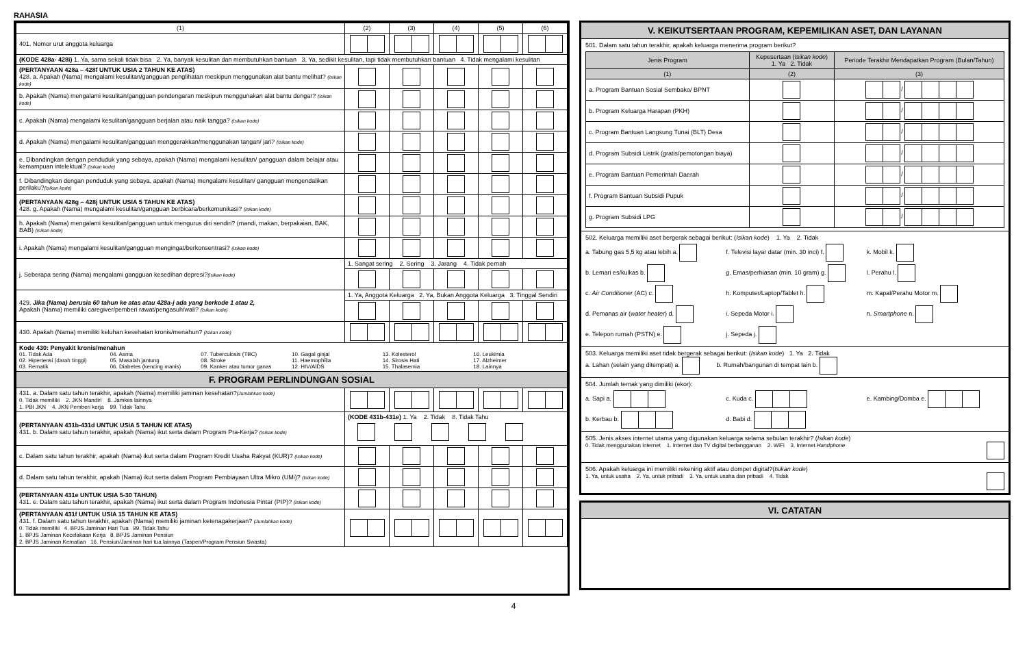RAHASIA
| (1) | (2) | (3) | (4) | (5) | (6) |
| 401. Nomor urut anggota keluarga | | | | | |
| (KODE 428a- 428i) 1. Ya, sama sekali tidak bisa 2. Ya, banyak kesulitan dan membutuhkan bantuan 3. Ya, sedikit kesulitan, tapi tidak membutuhkan bantuan 4. Tidak mengalami kesulitan | | | | | |
| (PERTANYAAN 428a – 428f UNTUK USIA 2 TAHUN KE ATAS) 428. a. Apakah (Nama) mengalami kesulitan/gangguan penglihatan meskipun menggunakan alat bantu melihat? (Isikan kode) | | | | | |
| b. Apakah (Nama) mengalami kesulitan/gangguan pendengaran meskipun menggunakan alat bantu dengar? (Isikan kode) | | | | | |
| c. Apakah (Nama) mengalami kesulitan/gangguan berjalan atau naik tangga? (Isikan kode) | | | | | |
| d. Apakah (Nama) mengalami kesulitan/gangguan menggerakkan/menggunakan tangan/ jari? (Isikan kode) | | | | | |
| e. Dibandingkan dengan penduduk yang sebaya, apakah (Nama) mengalami kesulitan/ gangguan dalam belajar atau kemampuan intelektual? (Isikan kode) | | | | | |
| f. Dibandingkan dengan penduduk yang sebaya, apakah (Nama) mengalami kesulitan/ gangguan mengendalikan perilaku? (Isikan kode) | | | | | |
| (PERTANYAAN 428g – 428j UNTUK USIA 5 TAHUN KE ATAS) 428. g. Apakah (Nama) mengalami kesulitan/gangguan berbicara/berkomunikasi? (Isikan kode) | | | | | |
| h. Apakah (Nama) mengalami kesulitan/gangguan untuk mengurus diri sendiri? (mandi, makan, berpakaian, BAK, BAB) (Isikan kode) | | | | | |
| i. Apakah (Nama) mengalami kesulitan/gangguan mengingat/berkonsentrasi? (Isikan kode) | | | | | |
| j. Seberapa sering (Nama) mengalami gangguan kesedihan depresi? (Isikan kode) | 1. Sangat sering 2. Sering 3. Jarang 4. Tidak pernah | | | | |
| 429. Jika (Nama) berusia 60 tahun ke atas atau 428a-j ada yang berkode 1 atau 2, Apakah (Nama) memiliki caregiver/pemberi rawat/pengasuh/wali? (Isikan kode) | 1. Ya, Anggota Keluarga 2. Ya, Bukan Anggota Keluarga 3. Tinggal Sendiri | | | | |
| 430. Apakah (Nama) memiliki keluhan kesehatan kronis/menahun? (Isikan kode) | | | | | |
| Kode 430: Penyakit kronis/menahun 01. Tidak Ada 02. Hipertensi (darah tinggi) 03. Rematik 04. Asma 05. Masalah jantung 06. Diabetes (kencing manis) 07. Tuberculosis (TBC) 08. Stroke 09. Kanker atau tumor ganas 10. Gagal ginjal 11. Haemophilia 12. HIV/AIDS 13. Kolesterol 14. Sirosis Hati 15. Thalasemia 16. Leukimia 17. Alzheimer 18. Lainnya | | | | | |
| F. PROGRAM PERLINDUNGAN SOSIAL | | | | | |
| 431. a. Dalam satu tahun terakhir, apakah (Nama) memiliki jaminan kesehatan? (Jumlahkan kode) 0. Tidak memiliki 2. JKN Mandiri 8. Jamkes lainnya 1. PBI JKN 4. JKN Pemberi kerja 99. Tidak Tahu | | | | | |
| (PERTANYAAN 431b-431d UNTUK USIA 5 TAHUN KE ATAS) 431. b. Dalam satu tahun terakhir, apakah (Nama) ikut serta dalam Program Pra-Kerja? (Isikan kode) | (KODE 431b-431e) 1. Ya 2. Tidak 8. Tidak Tahu | | | | |
| c. Dalam satu tahun terakhir, apakah (Nama) ikut serta dalam Program Kredit Usaha Rakyat (KUR)? (Isikan kode) | | | | | |
| d. Dalam satu tahun terakhir, apakah (Nama) ikut serta dalam Program Pembiayaan Ultra Mikro (UMi)? (Isikan kode) | | | | | |
| (PERTANYAAN 431e UNTUK USIA 5-30 TAHUN) 431. e. Dalam satu tahun terakhir, apakah (Nama) ikut serta dalam Program Indonesia Pintar (PIP)? (Isikan kode) | | | | | |
| (PERTANYAAN 431f UNTUK USIA 15 TAHUN KE ATAS) 431. f. Dalam satu tahun terakhir, apakah (Nama) memiliki jaminan ketenagakerjaan? (Jumlahkan kode) 0. Tidak memiliki 4. BPJS Jaminan Hari Tua 99. Tidak Tahu 1. BPJS Jaminan Kecelakaan Kerja 8. BPJS Jaminan Pensiun 2. BPJS Jaminan Kematian 16. Pensiun/Jaminan hari tua lainnya (Taspen/Program Pensiun Swasta) | | | | | |
V. KEIKUTSERTAAN PROGRAM, KEPEMILIKAN ASET, DAN LAYANAN
501. Dalam satu tahun terakhir, apakah keluarga menerima program berikut?
| Jenis Program | Kepesertaan ( Isikan kode ) 1. Ya 2. Tidak | Periode Terakhir Mendapatkan Program (Bulan/Tahun) |
| --- | --- | --- |
| (1) | (2) | (3) |
| a. Program Bantuan Sosial Sembako/ BPNT | | / |
| b. Program Keluarga Harapan (PKH) | | / |
| c. Program Bantuan Langsung Tunai (BLT) Desa | | / |
| d. Program Subsidi Listrik (gratis/pemotongan biaya) | | / |
| e. Program Bantuan Pemerintah Daerah | | / |
| f. Program Bantuan Subsidi Pupuk | | / |
| g. Program Subsidi LPG | | / |
502. Keluarga memiliki aset bergerak sebagai berikut: (Isikan kode) 1. Ya 2. Tidak
a. Tabung gas 5,5 kg atau lebih a.
f. Televisi layar datar (min. 30 inci) f.
k. Mobil k.
b. Lemari es/kulkas b.
g. Emas/perhiasan (min. 10 gram) g.
l. Perahu l.
c. Air Conditioner (AC) c.
h. Komputer/Laptop/Tablet h.
m. Kapal/Perahu Motor m.
d. Pemanas air (water heater) d.
i. Sepeda Motor i.
n. Smartphone n.
e. Telepon rumah (PSTN) e.
j. Sepeda j.
503. Keluarga memiliki aset tidak bergerak sebagai berikut: (Isikan kode) 1. Ya 2. Tidak
a. Lahan (selain yang ditempati) a. b. Rumah/bangunan di tempat lain b.
504. Jumlah ternak yang dimiliki (ekor):
a. Sapi a.
c. Kuda c.
e. Kambing/Domba e.
b. Kerbau b.
d. Babi d.
505. Jenis akses internet utama yang digunakan keluarga selama sebulan terakhir? (Isikan kode)
0. Tidak menggunakan internet 1. Internet dan TV digital berlangganan 2. WiFi 3. Internet Handphone
506. Apakah keluarga ini memiliki rekening aktif atau dompet digital?(Isikan kode)
1. Ya, untuk usaha 2. Ya, untuk pribadi 3. Ya, untuk usaha dan pribadi 4. Tidak
VI. CATATAN
4